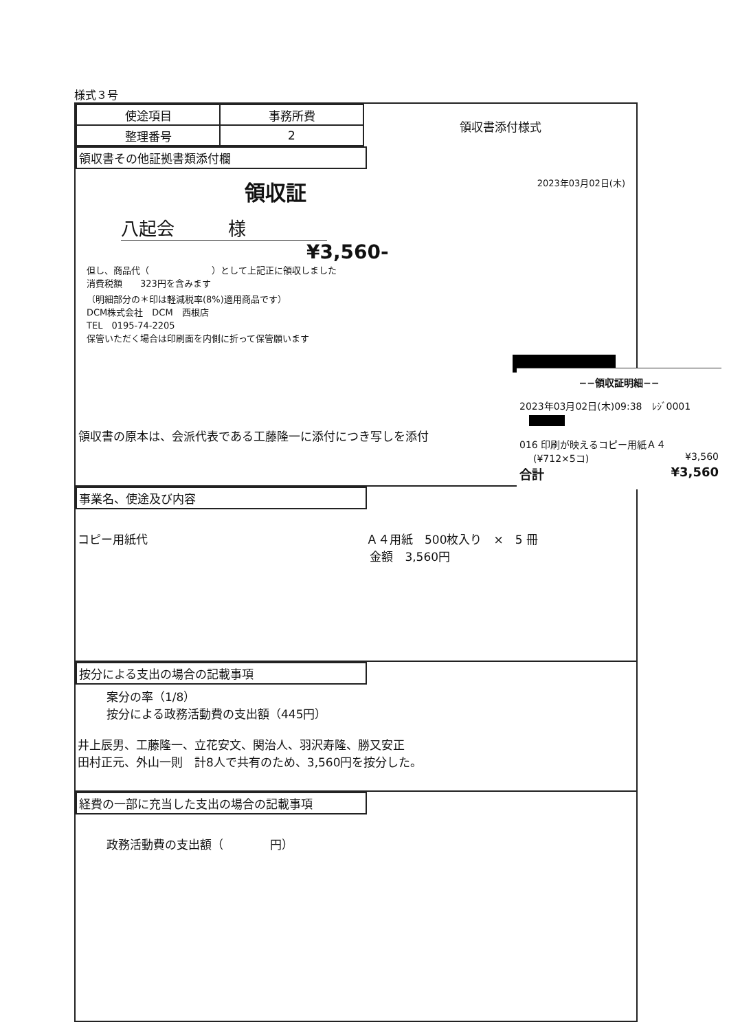様式３号
| 使途項目 | 事務所費 |
| 整理番号 | 2 |
領収書添付様式
領収書その他証拠書類添付欄
領収証 2023年03月02日(木)
八起会　　　様
¥3,560-
但し、商品代（　　　　　　　）として上記正に領収しました
消費税額　　323円を含みます
（明細部分の＊印は軽減税率(8%)適用商品です）
DCM株式会社　DCM　西根店
TEL　0195-74-2205
保管いただく場合は印刷面を内側に折って保管願います
領収書の原本は、会派代表である工藤隆一に添付につき写しを添付
事業名、使途及び内容
コピー用紙代 Ａ４用紙　500枚入り　×　5 冊
金額　3,560円
按分による支出の場合の記載事項
案分の率（1/8）
按分による政務活動費の支出額（445円）
井上辰男、工藤隆一、立花安文、関治人、羽沢寿隆、勝又安正
田村正元、外山一則　計8人で共有のため、3,560円を按分した。
経費の一部に充当した支出の場合の記載事項
政務活動費の支出額（　　　　円）
−−領収証明細−−
2023年03月02日(木)09:38　ﾚｼﾞ0001
016 印刷が映えるコピー用紙Ａ４
(¥712×5コ) ¥3,560
合計 ¥3,560